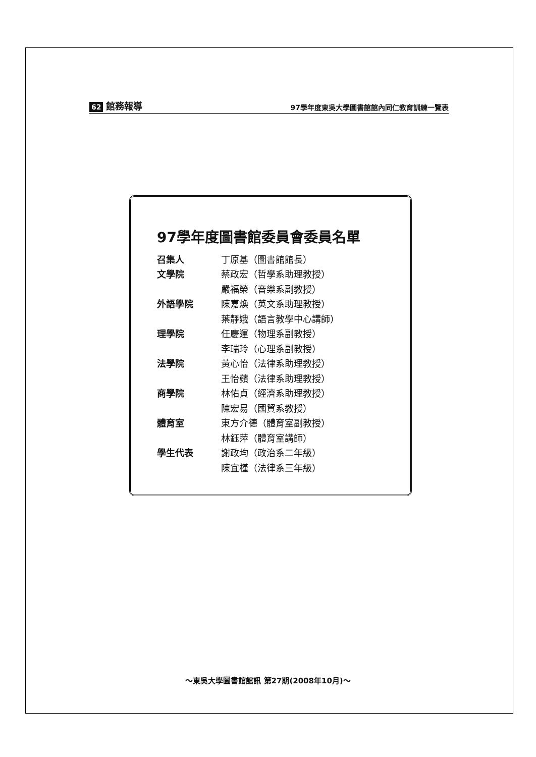62 館務報導
97學年度東吳大學圖書館館內同仁教育訓練一覽表
97學年度圖書館委員會委員名單
| 召集人 | 丁原基（圖書館館長） |
| 文學院 | 蔡政宏（哲學系助理教授） |
| | 嚴福榮（音樂系副教授） |
| 外語學院 | 陳嘉煥（英文系助理教授） |
| | 葉靜娥（語言教學中心講師） |
| 理學院 | 任慶運（物理系副教授） |
| | 李瑞玲（心理系副教授） |
| 法學院 | 黃心怡（法律系助理教授） |
| | 王怡蘋（法律系助理教授） |
| 商學院 | 林佑貞（經濟系助理教授） |
| | 陳宏易（國貿系教授） |
| 體育室 | 東方介德（體育室副教授） |
| | 林鈺萍（體育室講師） |
| 學生代表 | 謝政均（政治系二年級） |
| | 陳宜槿（法律系三年級） |
～東吳大學圖書館館訊 第27期(2008年10月)～